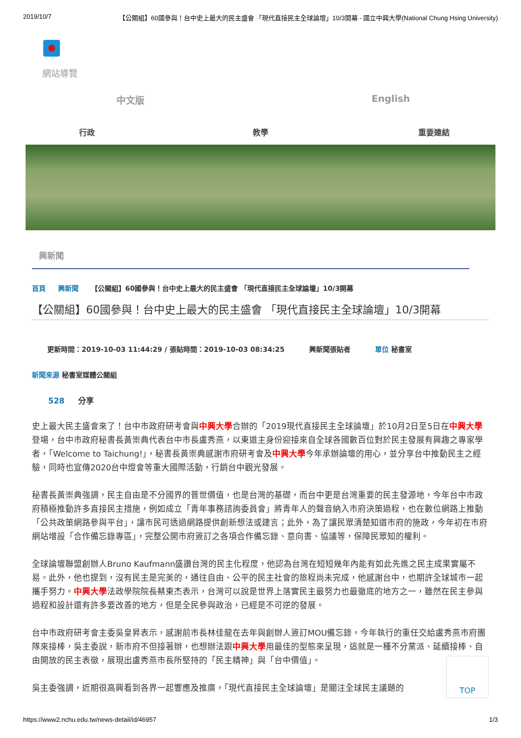2019/10/7 【公關組】60國參與！台中史上最大的民主盛會 「現代直接民主全球論壇」10/3開幕 - 國立中興大學(National Chung Hsing University)
網站導覽
中文版 English
行政 教學 重要連結
興新聞
首頁 興新聞 【公關組】60國參與！台中史上最大的民主盛會 「現代直接民主全球論壇」10/3開幕
【公關組】60國參與！台中史上最大的民主盛會 「現代直接民主全球論壇」10/3開幕
更新時間：2019-10-03 11:44:29 / 張貼時間：2019-10-03 08:34:25 興新聞張貼者 單位 秘書室
新聞來源 秘書室媒體公關組
528 分享
史上最大民主盛會來了！台中市政府研考會與中興大學合辦的「2019現代直接民主全球論壇」於10月2日至5日在中興大學登場，台中市政府秘書長黃崇典代表台中市長盧秀燕，以東道主身份迎接來自全球各國數百位對於民主發展有興趣之專家學者，「Welcome to Taichung!」，秘書長黃崇典感謝市府研考會及中興大學今年承辦論壇的用心，並分享台中推動民主之經驗，同時也宣傳2020台中燈會等重大國際活動，行銷台中觀光發展。
秘書長黃崇典強調，民主自由是不分國界的普世價值，也是台灣的基礎，而台中更是台灣重要的民主發源地，今年台中市政府積極推動許多直接民主措施，例如成立「青年事務諮詢委員會」將青年人的聲音納入市府決策過程，也在數位網路上推動「公共政策網路參與平台」，讓市民可透過網路提供創新想法或建言；此外，為了讓民眾清楚知道市府的施政，今年初在市府網站增設「合作備忘錄專區」，完整公開市府簽訂之各項合作備忘錄、意向書、協議等，保障民眾知的權利。
全球論壇聯盟創辦人Bruno Kaufmann盛讚台灣的民主化程度，他認為台灣在短短幾年內能有如此先進之民主成果實屬不易。此外，他也提到，沒有民主是完美的，通往自由、公平的民主社會的旅程尚未完成，他感謝台中，也期許全球城市一起攜手努力。中興大學法政學院院長蔡東杰表示，台灣可以說是世界上落實民主最努力也最徹底的地方之一，雖然在民主參與過程和設計還有許多要改善的地方，但是全民參與政治，已經是不可逆的發展。
台中市政府研考會主委吳皇昇表示，感謝前市長林佳龍在去年與創辦人簽訂MOU備忘錄，今年執行的重任交給盧秀燕市府團隊來接棒，吳主委說，新市府不但接著辦，也想辦法跟中興大學用最佳的型態來呈現，這就是一種不分黨派、延續接棒、自由開放的民主表徵，展現出盧秀燕市長所堅持的「民主精神」與「台中價值」。
吳主委強調，近期很高興看到各界一起響應及推廣，「現代直接民主全球論壇」是關注全球民主議題的
TOP
https://www2.nchu.edu.tw/news-detail/id/46957 1/3